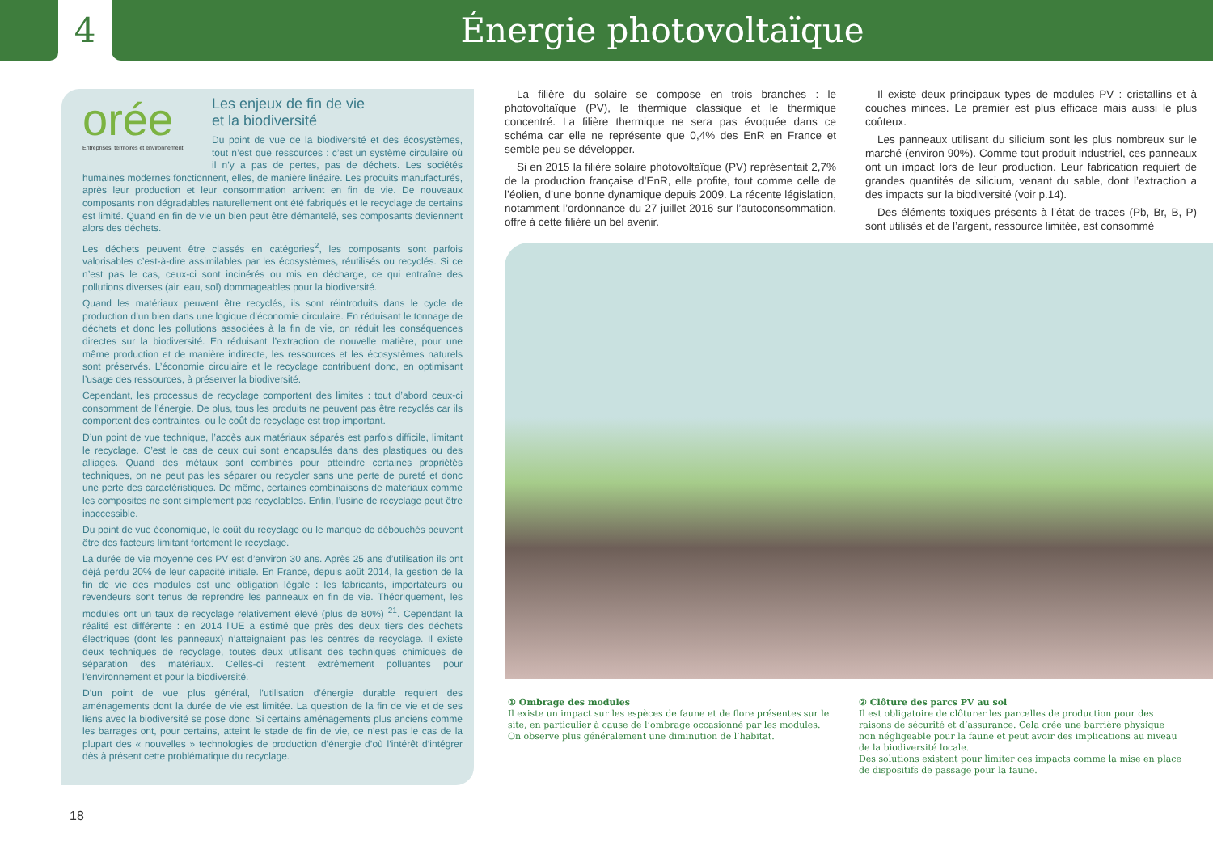4 Énergie photovoltaïque
orée
Entreprises, territoires et environnement
Les enjeux de fin de vie
et la biodiversité
Du point de vue de la biodiversité et des écosystèmes, tout n’est que ressources : c’est un système circulaire où il n’y a pas de pertes, pas de déchets. Les sociétés humaines modernes fonctionnent, elles, de manière linéaire. Les produits manufacturés, après leur production et leur consommation arrivent en fin de vie. De nouveaux composants non dégradables naturellement ont été fabriqués et le recyclage de certains est limité. Quand en fin de vie un bien peut être démantelé, ses composants deviennent alors des déchets.
Les déchets peuvent être classés en catégories<sup>2</sup>, les composants sont parfois valorisables c’est-à-dire assimilables par les écosystèmes, réutilisés ou recyclés. Si ce n’est pas le cas, ceux-ci sont incinérés ou mis en décharge, ce qui entraîne des pollutions diverses (air, eau, sol) dommageables pour la biodiversité.
Quand les matériaux peuvent être recyclés, ils sont réintroduits dans le cycle de production d’un bien dans une logique d’économie circulaire. En réduisant le tonnage de déchets et donc les pollutions associées à la fin de vie, on réduit les conséquences directes sur la biodiversité. En réduisant l’extraction de nouvelle matière, pour une même production et de manière indirecte, les ressources et les écosystèmes naturels sont préservés. L’économie circulaire et le recyclage contribuent donc, en optimisant l’usage des ressources, à préserver la biodiversité.
Cependant, les processus de recyclage comportent des limites : tout d’abord ceux-ci consomment de l’énergie. De plus, tous les produits ne peuvent pas être recyclés car ils comportent des contraintes, ou le coût de recyclage est trop important.
D’un point de vue technique, l’accès aux matériaux séparés est parfois difficile, limitant le recyclage. C’est le cas de ceux qui sont encapsulés dans des plastiques ou des alliages. Quand des métaux sont combinés pour atteindre certaines propriétés techniques, on ne peut pas les séparer ou recycler sans une perte de pureté et donc une perte des caractéristiques. De même, certaines combinaisons de matériaux comme les composites ne sont simplement pas recyclables. Enfin, l’usine de recyclage peut être inaccessible.
Du point de vue économique, le coût du recyclage ou le manque de débouchés peuvent être des facteurs limitant fortement le recyclage.
La durée de vie moyenne des PV est d’environ 30 ans. Après 25 ans d’utilisation ils ont déjà perdu 20% de leur capacité initiale. En France, depuis août 2014, la gestion de la fin de vie des modules est une obligation légale : les fabricants, importateurs ou revendeurs sont tenus de reprendre les panneaux en fin de vie. Théoriquement, les modules ont un taux de recyclage relativement élevé (plus de 80%) <sup>21</sup>. Cependant la réalité est différente : en 2014 l’UE a estimé que près des deux tiers des déchets électriques (dont les panneaux) n’atteignaient pas les centres de recyclage. Il existe deux techniques de recyclage, toutes deux utilisant des techniques chimiques de séparation des matériaux. Celles-ci restent extrêmement polluantes pour l’environnement et pour la biodiversité.
D’un point de vue plus général, l’utilisation d’énergie durable requiert des aménagements dont la durée de vie est limitée. La question de la fin de vie et de ses liens avec la biodiversité se pose donc. Si certains aménagements plus anciens comme les barrages ont, pour certains, atteint le stade de fin de vie, ce n’est pas le cas de la plupart des « nouvelles » technologies de production d’énergie d’où l’intérêt d’intégrer dès à présent cette problématique du recyclage.
La filière du solaire se compose en trois branches : le photovoltaïque (PV), le thermique classique et le thermique concentré. La filière thermique ne sera pas évoquée dans ce schéma car elle ne représente que 0,4% des EnR en France et semble peu se développer.
Si en 2015 la filière solaire photovoltaïque (PV) représentait 2,7% de la production française d’EnR, elle profite, tout comme celle de l’éolien, d’une bonne dynamique depuis 2009. La récente législation, notamment l’ordonnance du 27 juillet 2016 sur l’autoconsommation, offre à cette filière un bel avenir.
Il existe deux principaux types de modules PV : cristallins et à couches minces. Le premier est plus efficace mais aussi le plus coûteux.
Les panneaux utilisant du silicium sont les plus nombreux sur le marché (environ 90%). Comme tout produit industriel, ces panneaux ont un impact lors de leur production. Leur fabrication requiert de grandes quantités de silicium, venant du sable, dont l’extraction a des impacts sur la biodiversité (voir p.14).
Des éléments toxiques présents à l’état de traces (Pb, Br, B, P) sont utilisés et de l’argent, ressource limitée, est consommé
① Ombrage des modules
Il existe un impact sur les espèces de faune et de flore présentes sur le site, en particulier à cause de l’ombrage occasionné par les modules. On observe plus généralement une diminution de l’habitat.
② Clôture des parcs PV au sol
Il est obligatoire de clôturer les parcelles de production pour des raisons de sécurité et d’assurance. Cela crée une barrière physique non négligeable pour la faune et peut avoir des implications au niveau de la biodiversité locale.
Des solutions existent pour limiter ces impacts comme la mise en place de dispositifs de passage pour la faune.
18